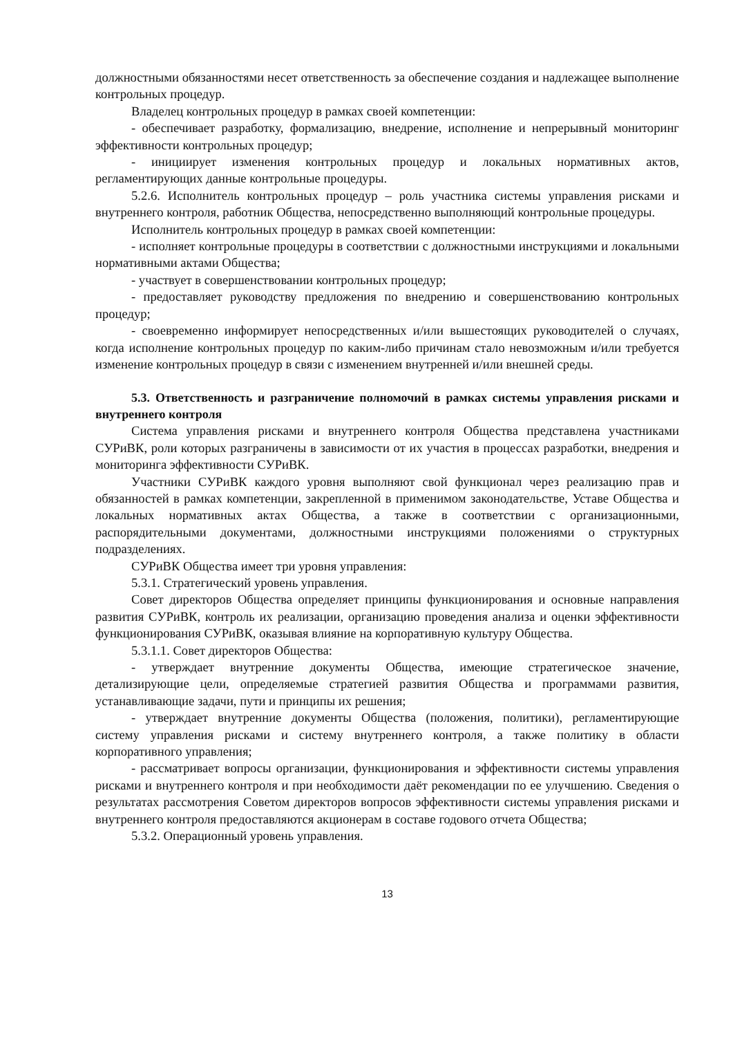должностными обязанностями несет ответственность за обеспечение создания и надлежащее выполнение контрольных процедур.
Владелец контрольных процедур в рамках своей компетенции:
- обеспечивает разработку, формализацию, внедрение, исполнение и непрерывный мониторинг эффективности контрольных процедур;
- инициирует изменения контрольных процедур и локальных нормативных актов, регламентирующих данные контрольные процедуры.
5.2.6. Исполнитель контрольных процедур – роль участника системы управления рисками и внутреннего контроля, работник Общества, непосредственно выполняющий контрольные процедуры.
Исполнитель контрольных процедур в рамках своей компетенции:
- исполняет контрольные процедуры в соответствии с должностными инструкциями и локальными нормативными актами Общества;
- участвует в совершенствовании контрольных процедур;
- предоставляет руководству предложения по внедрению и совершенствованию контрольных процедур;
- своевременно информирует непосредственных и/или вышестоящих руководителей о случаях, когда исполнение контрольных процедур по каким-либо причинам стало невозможным и/или требуется изменение контрольных процедур в связи с изменением внутренней и/или внешней среды.
5.3. Ответственность и разграничение полномочий в рамках системы управления рисками и внутреннего контроля
Система управления рисками и внутреннего контроля Общества представлена участниками СУРиВК, роли которых разграничены в зависимости от их участия в процессах разработки, внедрения и мониторинга эффективности СУРиВК.
Участники СУРиВК каждого уровня выполняют свой функционал через реализацию прав и обязанностей в рамках компетенции, закрепленной в применимом законодательстве, Уставе Общества и локальных нормативных актах Общества, а также в соответствии с организационными, распорядительными документами, должностными инструкциями положениями о структурных подразделениях.
СУРиВК Общества имеет три уровня управления:
5.3.1. Стратегический уровень управления.
Совет директоров Общества определяет принципы функционирования и основные направления развития СУРиВК, контроль их реализации, организацию проведения анализа и оценки эффективности функционирования СУРиВК, оказывая влияние на корпоративную культуру Общества.
5.3.1.1. Совет директоров Общества:
- утверждает внутренние документы Общества, имеющие стратегическое значение, детализирующие цели, определяемые стратегией развития Общества и программами развития, устанавливающие задачи, пути и принципы их решения;
- утверждает внутренние документы Общества (положения, политики), регламентирующие систему управления рисками и систему внутреннего контроля, а также политику в области корпоративного управления;
- рассматривает вопросы организации, функционирования и эффективности системы управления рисками и внутреннего контроля и при необходимости даёт рекомендации по ее улучшению. Сведения о результатах рассмотрения Советом директоров вопросов эффективности системы управления рисками и внутреннего контроля предоставляются акционерам в составе годового отчета Общества;
5.3.2. Операционный уровень управления.
13